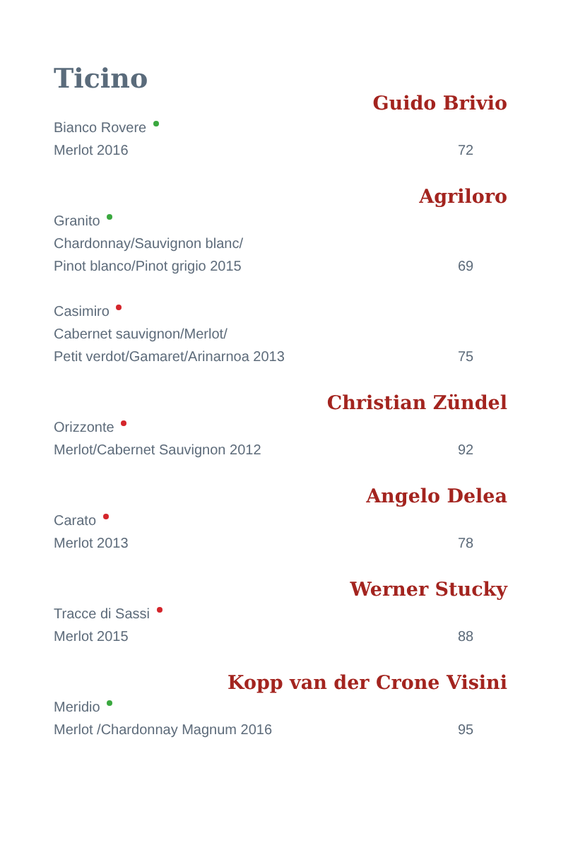Ticino
Guido Brivio
Bianco Rovere
Merlot 2016 72
Agriloro
Granito
Chardonnay/Sauvignon blanc/
Pinot blanco/Pinot grigio 2015 69
Casimiro
Cabernet sauvignon/Merlot/
Petit verdot/Gamaret/Arinarnoa 2013 75
Christian Zündel
Orizzonte
Merlot/Cabernet Sauvignon 2012 92
Angelo Delea
Carato
Merlot 2013 78
Werner Stucky
Tracce di Sassi
Merlot 2015 88
Kopp van der Crone Visini
Meridio
Merlot /Chardonnay Magnum 2016 95